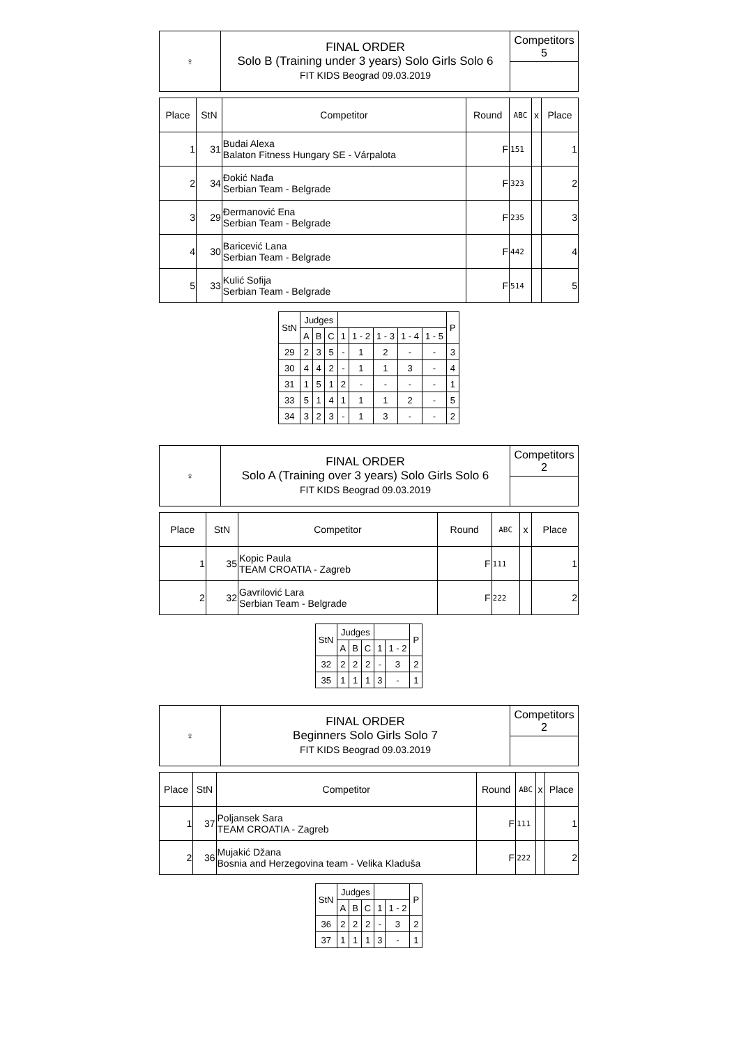| ♀ | FINAL ORDER Solo B (Training under 3 years) Solo Girls Solo 6 FIT KIDS Beograd 09.03.2019 | Competitors 5 |
| Place | StN | Competitor | Round | ABC | x | Place |
| --- | --- | --- | --- | --- | --- | --- |
| 1 | 31 | Budai Alexa Balaton Fitness Hungary SE - Várpalota | F | 151 | | 1 |
| 2 | 34 | Đokić Nađa Serbian Team - Belgrade | F | 323 | | 2 |
| 3 | 29 | Đermanović Ena Serbian Team - Belgrade | F | 235 | | 3 |
| 4 | 30 | Baricević Lana Serbian Team - Belgrade | F | 442 | | 4 |
| 5 | 33 | Kulić Sofija Serbian Team - Belgrade | F | 514 | | 5 |
| StN | Judges | | | | | | | | P |
| --- | --- | --- | --- | --- | --- | --- | --- | --- | --- |
| | A | B | C | 1 | 1 - 2 | 1 - 3 | 1 - 4 | 1 - 5 | |
| 29 | 2 | 3 | 5 | - | 1 | 2 | - | - | 3 |
| 30 | 4 | 4 | 2 | - | 1 | 1 | 3 | - | 4 |
| 31 | 1 | 5 | 1 | 2 | - | - | - | - | 1 |
| 33 | 5 | 1 | 4 | 1 | 1 | 1 | 2 | - | 5 |
| 34 | 3 | 2 | 3 | - | 1 | 3 | - | - | 2 |
| ♀ | FINAL ORDER Solo A (Training over 3 years) Solo Girls Solo 6 FIT KIDS Beograd 09.03.2019 | Competitors 2 |
| Place | StN | Competitor | Round | ABC | x | Place |
| --- | --- | --- | --- | --- | --- | --- |
| 1 | 35 | Kopic Paula TEAM CROATIA - Zagreb | F | 111 | | 1 |
| 2 | 32 | Gavrilović Lara Serbian Team - Belgrade | F | 222 | | 2 |
| StN | Judges | | | | | P |
| --- | --- | --- | --- | --- | --- | --- |
| | A | B | C | 1 | 1 - 2 | |
| 32 | 2 | 2 | 2 | - | 3 | 2 |
| 35 | 1 | 1 | 1 | 3 | - | 1 |
| ♀ | FINAL ORDER Beginners Solo Girls Solo 7 FIT KIDS Beograd 09.03.2019 | Competitors 2 |
| Place | StN | Competitor | Round | ABC | x | Place |
| --- | --- | --- | --- | --- | --- | --- |
| 1 | 37 | Poljansek Sara TEAM CROATIA - Zagreb | F | 111 | | 1 |
| 2 | 36 | Mujakić Džana Bosnia and Herzegovina team - Velika Kladuša | F | 222 | | 2 |
| StN | Judges | | | | | P |
| --- | --- | --- | --- | --- | --- | --- |
| | A | B | C | 1 | 1 - 2 | |
| 36 | 2 | 2 | 2 | - | 3 | 2 |
| 37 | 1 | 1 | 1 | 3 | - | 1 |